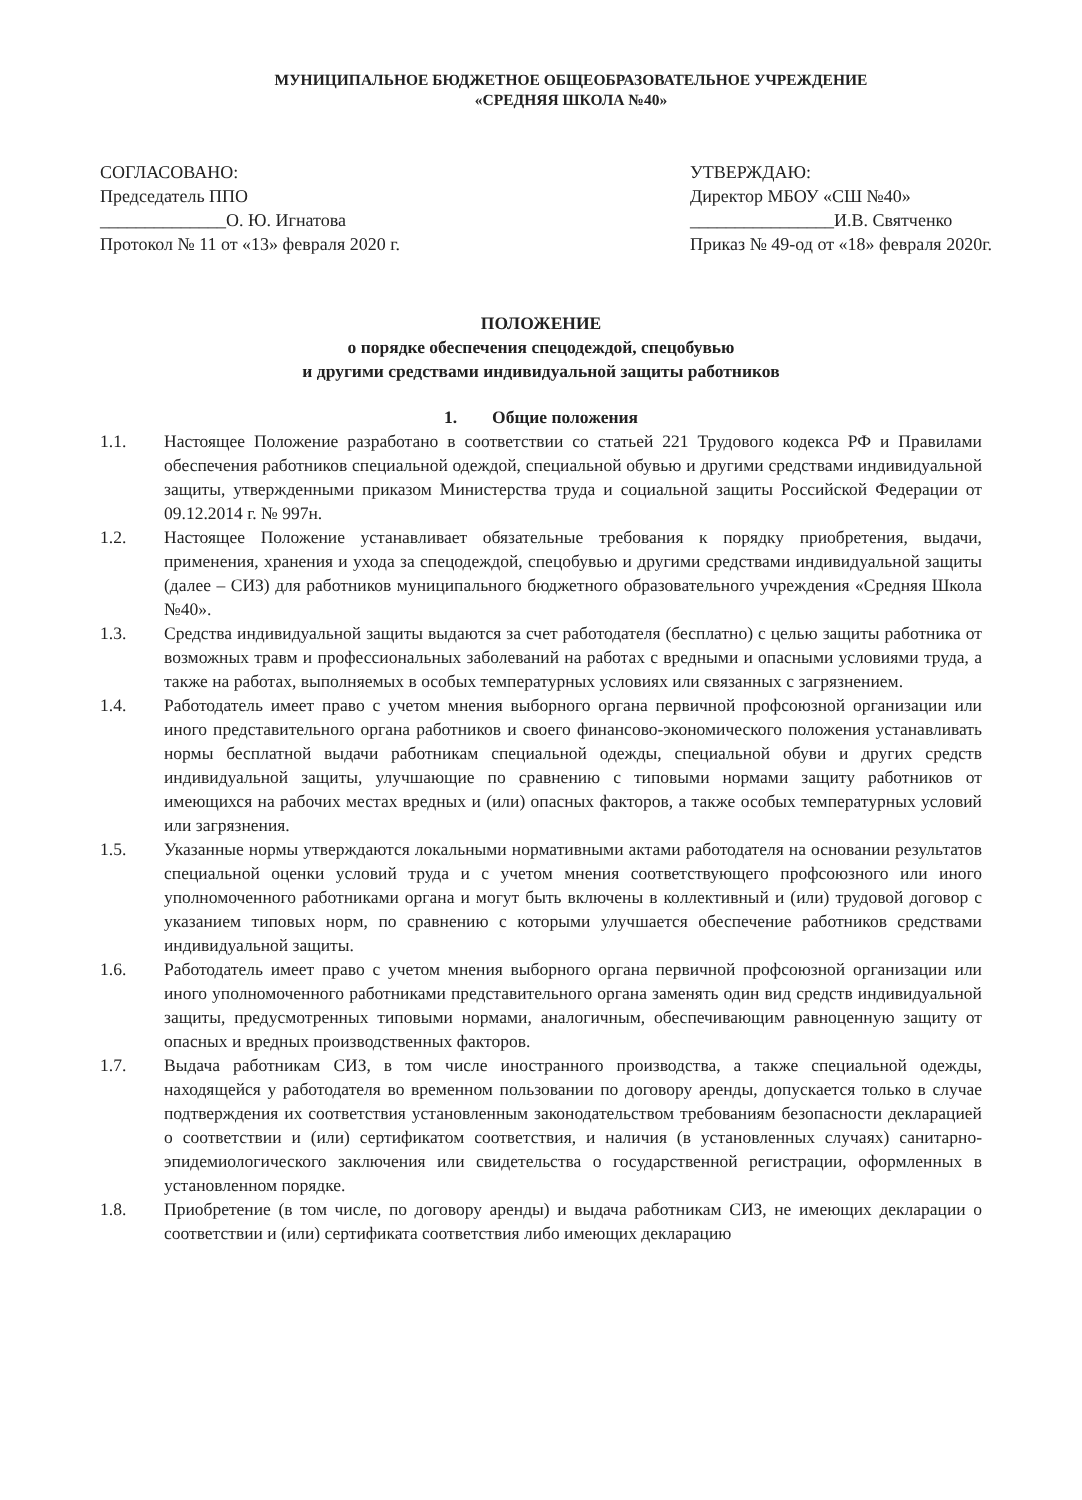МУНИЦИПАЛЬНОЕ БЮДЖЕТНОЕ ОБЩЕОБРАЗОВАТЕЛЬНОЕ УЧРЕЖДЕНИЕ
«СРЕДНЯЯ ШКОЛА №40»
СОГЛАСОВАНО:
Председатель ППО
______________О. Ю. Игнатова
Протокол № 11 от «13» февраля 2020 г.
УТВЕРЖДАЮ:
Директор МБОУ «СШ №40»
________________И.В. Святченко
Приказ № 49-од от «18» февраля 2020г.
ПОЛОЖЕНИЕ
о порядке обеспечения спецодеждой, спецобувью
и другими средствами индивидуальной защиты работников
1. Общие положения
1.1. Настоящее Положение разработано в соответствии со статьей 221 Трудового кодекса РФ и Правилами обеспечения работников специальной одеждой, специальной обувью и другими средствами индивидуальной защиты, утвержденными приказом Министерства труда и социальной защиты Российской Федерации от 09.12.2014 г. № 997н.
1.2. Настоящее Положение устанавливает обязательные требования к порядку приобретения, выдачи, применения, хранения и ухода за спецодеждой, спецобувью и другими средствами индивидуальной защиты (далее – СИЗ) для работников муниципального бюджетного образовательного учреждения «Средняя Школа №40».
1.3. Средства индивидуальной защиты выдаются за счет работодателя (бесплатно) с целью защиты работника от возможных травм и профессиональных заболеваний на работах с вредными и опасными условиями труда, а также на работах, выполняемых в особых температурных условиях или связанных с загрязнением.
1.4. Работодатель имеет право с учетом мнения выборного органа первичной профсоюзной организации или иного представительного органа работников и своего финансово-экономического положения устанавливать нормы бесплатной выдачи работникам специальной одежды, специальной обуви и других средств индивидуальной защиты, улучшающие по сравнению с типовыми нормами защиту работников от имеющихся на рабочих местах вредных и (или) опасных факторов, а также особых температурных условий или загрязнения.
1.5. Указанные нормы утверждаются локальными нормативными актами работодателя на основании результатов специальной оценки условий труда и с учетом мнения соответствующего профсоюзного или иного уполномоченного работниками органа и могут быть включены в коллективный и (или) трудовой договор с указанием типовых норм, по сравнению с которыми улучшается обеспечение работников средствами индивидуальной защиты.
1.6. Работодатель имеет право с учетом мнения выборного органа первичной профсоюзной организации или иного уполномоченного работниками представительного органа заменять один вид средств индивидуальной защиты, предусмотренных типовыми нормами, аналогичным, обеспечивающим равноценную защиту от опасных и вредных производственных факторов.
1.7. Выдача работникам СИЗ, в том числе иностранного производства, а также специальной одежды, находящейся у работодателя во временном пользовании по договору аренды, допускается только в случае подтверждения их соответствия установленным законодательством требованиям безопасности декларацией о соответствии и (или) сертификатом соответствия, и наличия (в установленных случаях) санитарно-эпидемиологического заключения или свидетельства о государственной регистрации, оформленных в установленном порядке.
1.8. Приобретение (в том числе, по договору аренды) и выдача работникам СИЗ, не имеющих декларации о соответствии и (или) сертификата соответствия либо имеющих декларацию